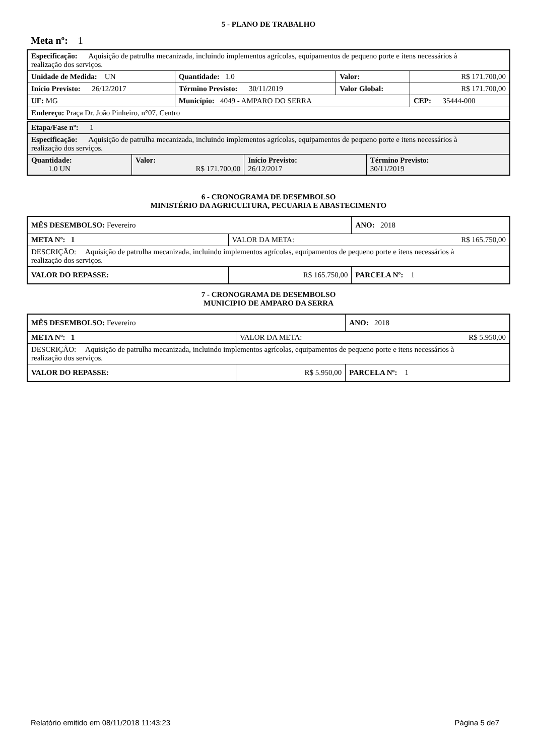5 - PLANO DE TRABALHO
Meta nº: 1
| Especificação: Aquisição de patrulha mecanizada, incluindo implementos agrícolas, equipamentos de pequeno porte e itens necessários à realização dos serviços. | | | | |
| Unidade de Medida: UN | | Quantidade: 1.0 | Valor: | R$ 171.700,00 |
| Início Previsto: 26/12/2017 | | Término Previsto: 30/11/2019 | Valor Global: | R$ 171.700,00 |
| UF: MG | Município: 4049 - AMPARO DO SERRA | | | CEP: 35444-000 |
| Endereço: Praça Dr. João Pinheiro, n°07, Centro | | | | |
| Etapa/Fase nº: 1 | | | |
| Especificação: Aquisição de patrulha mecanizada, incluindo implementos agrícolas, equipamentos de pequeno porte e itens necessários à realização dos serviços. | | | |
| Quantidade: 1.0 UN | Valor: R$ 171.700,00 | Início Previsto: 26/12/2017 | Término Previsto: 30/11/2019 |
6 - CRONOGRAMA DE DESEMBOLSO
MINISTÉRIO DA AGRICULTURA, PECUARIA E ABASTECIMENTO
| MÊS DESEMBOLSO: Fevereiro | | | ANO: 2018 |
| META Nº: 1 | VALOR DA META: R$ 165.750,00 | | |
| DESCRIÇÃO: Aquisição de patrulha mecanizada, incluindo implementos agrícolas, equipamentos de pequeno porte e itens necessários à realização dos serviços. | | | |
| VALOR DO REPASSE: | | R$ 165.750,00 | PARCELA Nº: 1 |
7 - CRONOGRAMA DE DESEMBOLSO
MUNICIPIO DE AMPARO DA SERRA
| MÊS DESEMBOLSO: Fevereiro | | | ANO: 2018 |
| META Nº: 1 | VALOR DA META: R$ 5.950,00 | | |
| DESCRIÇÃO: Aquisição de patrulha mecanizada, incluindo implementos agrícolas, equipamentos de pequeno porte e itens necessários à realização dos serviços. | | | |
| VALOR DO REPASSE: | | R$ 5.950,00 | PARCELA Nº: 1 |
Relatório emitido em 08/11/2018 11:43:23 Página 5 de7